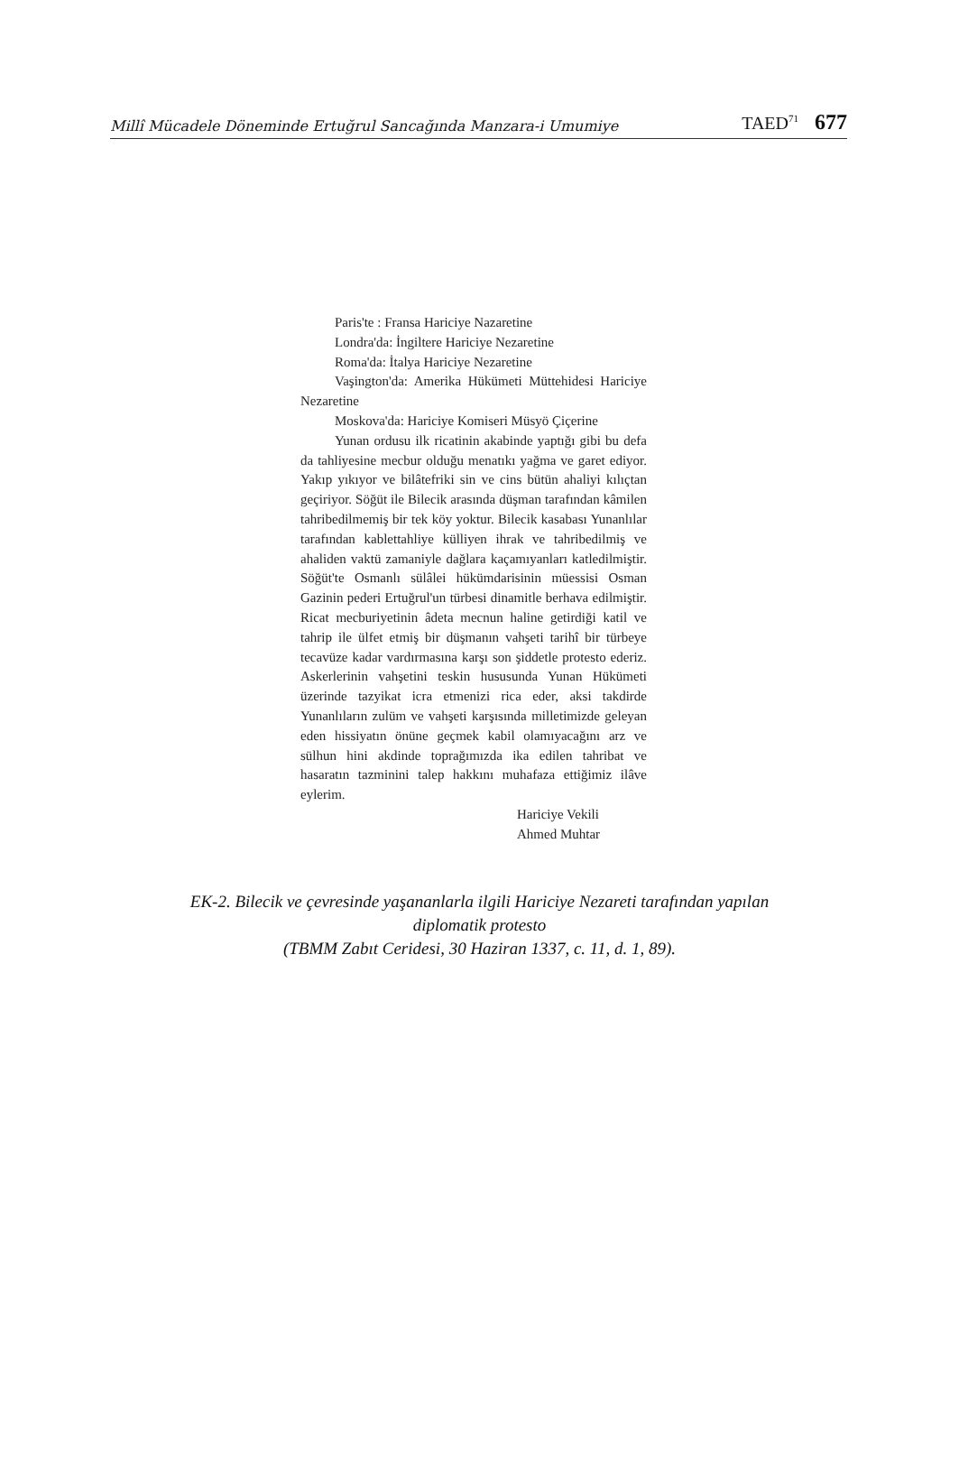Millî Mücadele Döneminde Ertuğrul Sancağında Manzara-i Umumiye TAED<sup>71</sup> 677
Paris'te : Fransa Hariciye Nazaretine
Londra'da: İngiltere Hariciye Nezaretine
Roma'da: İtalya Hariciye Nezaretine
Vaşington'da: Amerika Hükümeti Müttehidesi Hariciye Nezaretine
Moskova'da: Hariciye Komiseri Müsyö Çiçerine
Yunan ordusu ilk ricatinin akabinde yaptığı gibi bu defa da tahliyesine mecbur olduğu menatıkı yağma ve garet ediyor. Yakıp yıkıyor ve bilâtefriki sin ve cins bütün ahaliyi kılıçtan geçiriyor. Söğüt ile Bilecik arasında düşman tarafından kâmilen tahribedilmemiş bir tek köy yoktur. Bilecik kasabası Yunanlılar tarafından kablettahliye külliyen ihrak ve tahribedilmiş ve ahaliden vaktü zamaniyle dağlara kaçamıyanları katledilmiştir. Söğüt'te Osmanlı sülâlei hükümdarisinin müessisi Osman Gazinin pederi Ertuğrul'un türbesi dinamitle berhava edilmiştir. Ricat mecburiyetinin âdeta mecnun haline getirdiği katil ve tahrip ile ülfet etmiş bir düşmanın vahşeti tarihî bir türbeye tecavüze kadar vardırmasına karşı son şiddetle protesto ederiz. Askerlerinin vahşetini teskin hususunda Yunan Hükümeti üzerinde tazyikat icra etmenizi rica eder, aksi takdirde Yunanlıların zulüm ve vahşeti karşısında milletimizde geleyan eden hissiyatın önüne geçmek kabil olamıyacağını arz ve sülhun hini akdinde toprağımızda ika edilen tahribat ve hasaratın tazminini talep hakkını muhafaza ettiğimiz ilâve eylerim.
Hariciye Vekili
Ahmed Muhtar
EK-2. Bilecik ve çevresinde yaşananlarla ilgili Hariciye Nezareti tarafından yapılan
diplomatik protesto
(TBMM Zabıt Ceridesi, 30 Haziran 1337, c. 11, d. 1, 89).